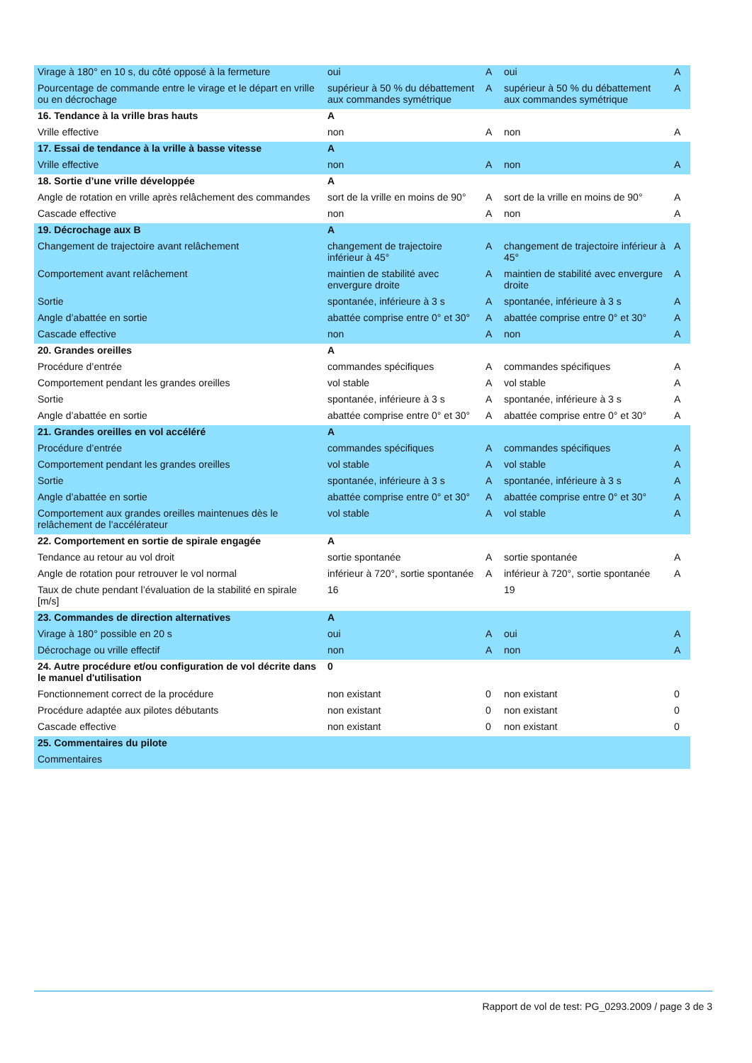| Virage à 180° en 10 s, du côté opposé à la fermeture | oui | A | oui | A |
| Pourcentage de commande entre le virage et le départ en vrille ou en décrochage | supérieur à 50 % du débattement aux commandes symétrique | A | supérieur à 50 % du débattement aux commandes symétrique | A |
| 16. Tendance à la vrille bras hauts | A | | | |
| Vrille effective | non | A | non | A |
| 17. Essai de tendance à la vrille à basse vitesse | A | | | |
| Vrille effective | non | A | non | A |
| 18. Sortie d’une vrille développée | A | | | |
| Angle de rotation en vrille après relâchement des commandes | sort de la vrille en moins de 90° | A | sort de la vrille en moins de 90° | A |
| Cascade effective | non | A | non | A |
| 19. Décrochage aux B | A | | | |
| Changement de trajectoire avant relâchement | changement de trajectoire inférieur à 45° | A | changement de trajectoire inférieur à 45° | A |
| Comportement avant relâchement | maintien de stabilité avec envergure droite | A | maintien de stabilité avec envergure droite | A |
| Sortie | spontanée, inférieure à 3 s | A | spontanée, inférieure à 3 s | A |
| Angle d’abattée en sortie | abattée comprise entre 0° et 30° | A | abattée comprise entre 0° et 30° | A |
| Cascade effective | non | A | non | A |
| 20. Grandes oreilles | A | | | |
| Procédure d’entrée | commandes spécifiques | A | commandes spécifiques | A |
| Comportement pendant les grandes oreilles | vol stable | A | vol stable | A |
| Sortie | spontanée, inférieure à 3 s | A | spontanée, inférieure à 3 s | A |
| Angle d’abattée en sortie | abattée comprise entre 0° et 30° | A | abattée comprise entre 0° et 30° | A |
| 21. Grandes oreilles en vol accéléré | A | | | |
| Procédure d’entrée | commandes spécifiques | A | commandes spécifiques | A |
| Comportement pendant les grandes oreilles | vol stable | A | vol stable | A |
| Sortie | spontanée, inférieure à 3 s | A | spontanée, inférieure à 3 s | A |
| Angle d’abattée en sortie | abattée comprise entre 0° et 30° | A | abattée comprise entre 0° et 30° | A |
| Comportement aux grandes oreilles maintenues dès le relâchement de l’accélérateur | vol stable | A | vol stable | A |
| 22. Comportement en sortie de spirale engagée | A | | | |
| Tendance au retour au vol droit | sortie spontanée | A | sortie spontanée | A |
| Angle de rotation pour retrouver le vol normal | inférieur à 720°, sortie spontanée | A | inférieur à 720°, sortie spontanée | A |
| Taux de chute pendant l’évaluation de la stabilité en spirale [m/s] | 16 | | 19 | |
| 23. Commandes de direction alternatives | A | | | |
| Virage à 180° possible en 20 s | oui | A | oui | A |
| Décrochage ou vrille effectif | non | A | non | A |
| 24. Autre procédure et/ou configuration de vol décrite dans le manuel d'utilisation | 0 | | | |
| Fonctionnement correct de la procédure | non existant | 0 | non existant | 0 |
| Procédure adaptée aux pilotes débutants | non existant | 0 | non existant | 0 |
| Cascade effective | non existant | 0 | non existant | 0 |
| 25. Commentaires du pilote | | | | |
| Commentaires | | | | |
Rapport de vol de test: PG_0293.2009 / page 3 de 3